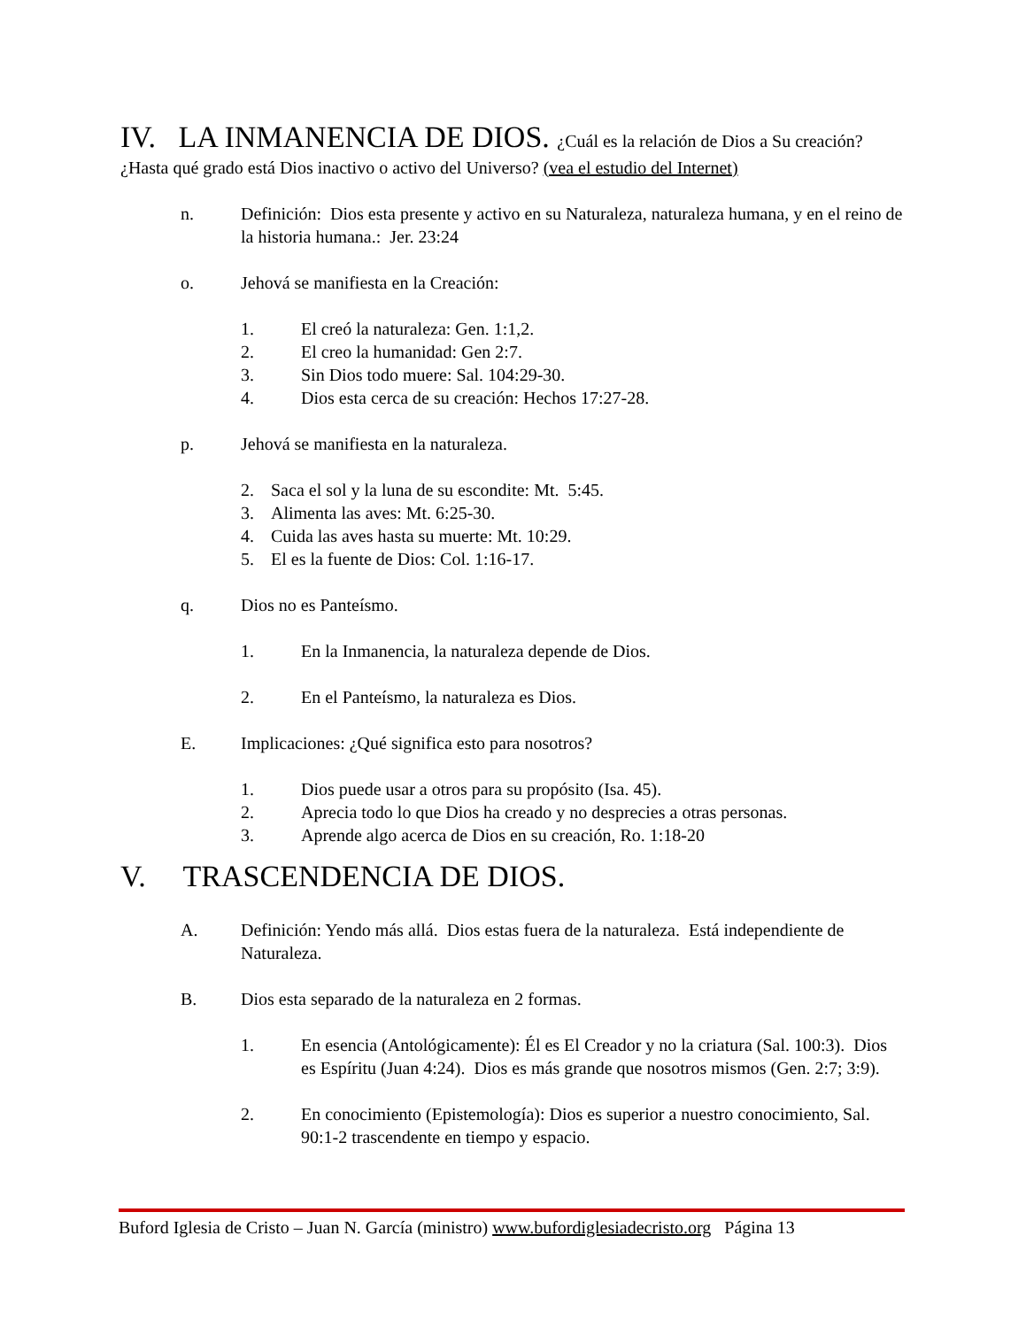IV. LA INMANENCIA DE DIOS. ¿Cuál es la relación de Dios a Su creación?
¿Hasta qué grado está Dios inactivo o activo del Universo? (vea el estudio del Internet)
n. Definición: Dios esta presente y activo en su Naturaleza, naturaleza humana, y en el reino de la historia humana.: Jer. 23:24
o. Jehová se manifiesta en la Creación:
1. El creó la naturaleza: Gen. 1:1,2.
2. El creo la humanidad: Gen 2:7.
3. Sin Dios todo muere: Sal. 104:29-30.
4. Dios esta cerca de su creación: Hechos 17:27-28.
p. Jehová se manifiesta en la naturaleza.
2. Saca el sol y la luna de su escondite: Mt. 5:45.
3. Alimenta las aves: Mt. 6:25-30.
4. Cuida las aves hasta su muerte: Mt. 10:29.
5. El es la fuente de Dios: Col. 1:16-17.
q. Dios no es Panteísmo.
1. En la Inmanencia, la naturaleza depende de Dios.
2. En el Panteísmo, la naturaleza es Dios.
E. Implicaciones: ¿Qué significa esto para nosotros?
1. Dios puede usar a otros para su propósito (Isa. 45).
2. Aprecia todo lo que Dios ha creado y no desprecies a otras personas.
3. Aprende algo acerca de Dios en su creación, Ro. 1:18-20
V. TRASCENDENCIA DE DIOS.
A. Definición: Yendo más allá. Dios estas fuera de la naturaleza. Está independiente de Naturaleza.
B. Dios esta separado de la naturaleza en 2 formas.
1. En esencia (Antológicamente): Él es El Creador y no la criatura (Sal. 100:3). Dios es Espíritu (Juan 4:24). Dios es más grande que nosotros mismos (Gen. 2:7; 3:9).
2. En conocimiento (Epistemología): Dios es superior a nuestro conocimiento, Sal. 90:1-2 trascendente en tiempo y espacio.
Buford Iglesia de Cristo – Juan N. García (ministro) www.bufordiglesiadecristo.org Página 13